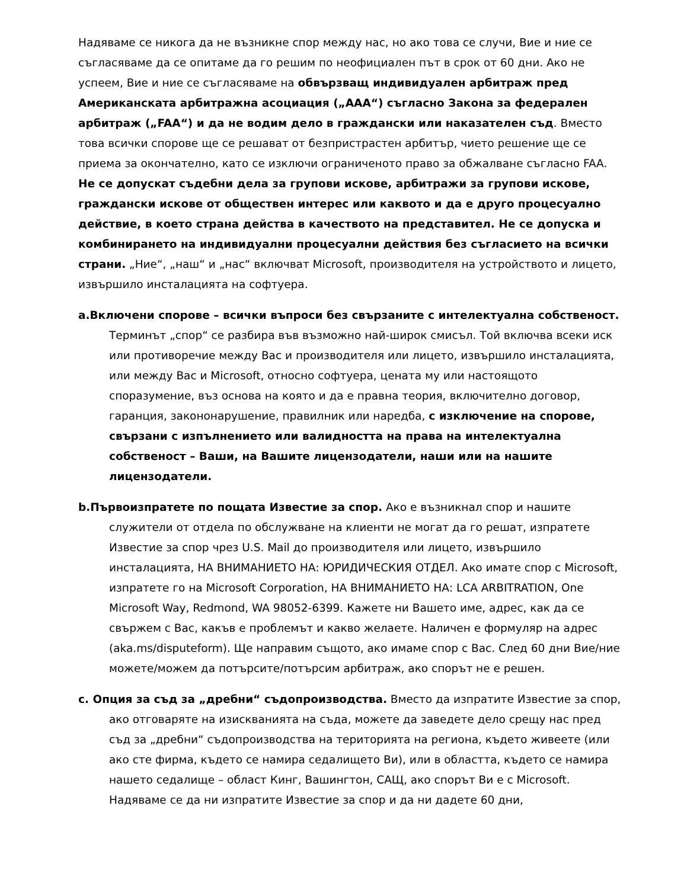Надяваме се никога да не възникне спор между нас, но ако това се случи, Вие и ние се съгласяваме да се опитаме да го решим по неофициален път в срок от 60 дни. Ако не успеем, Вие и ние се съгласяваме на обвързващ индивидуален арбитраж пред Американската арбитражна асоциация („AAA“) съгласно Закона за федерален арбитраж („FAA“) и да не водим дело в граждански или наказателен съд. Вместо това всички спорове ще се решават от безпристрастен арбитър, чието решение ще се приема за окончателно, като се изключи ограниченото право за обжалване съгласно FAA. Не се допускат съдебни дела за групови искове, арбитражи за групови искове, граждански искове от обществен интерес или каквото и да е друго процесуално действие, в което страна действа в качеството на представител. Не се допуска и комбинирането на индивидуални процесуални действия без съгласието на всички страни. „Ние“, „наш“ и „нас“ включват Microsoft, производителя на устройството и лицето, извършило инсталацията на софтуера.
a.Включени спорове – всички въпроси без свързаните с интелектуална собственост. Терминът „спор“ се разбира във възможно най-широк смисъл. Той включва всеки иск или противоречие между Вас и производителя или лицето, извършило инсталацията, или между Вас и Microsoft, относно софтуера, цената му или настоящото споразумение, въз основа на която и да е правна теория, включително договор, гаранция, закононарушение, правилник или наредба, с изключение на спорове, свързани с изпълнението или валидността на права на интелектуална собственост – Ваши, на Вашите лицензодатели, наши или на нашите лицензодатели.
b.Първоизпратете по пощата Известие за спор. Ако е възникнал спор и нашите служители от отдела по обслужване на клиенти не могат да го решат, изпратете Известие за спор чрез U.S. Mail до производителя или лицето, извършило инсталацията, НА ВНИМАНИЕТО НА: ЮРИДИЧЕСКИЯ ОТДЕЛ. Ако имате спор с Microsoft, изпратете го на Microsoft Corporation, НА ВНИМАНИЕТО НА: LCA ARBITRATION, One Microsoft Way, Redmond, WA 98052-6399. Кажете ни Вашето име, адрес, как да се свържем с Вас, какъв е проблемът и какво желаете. Наличен е формуляр на адрес (aka.ms/disputeform). Ще направим същото, ако имаме спор с Вас. След 60 дни Вие/ние можете/можем да потърсите/потърсим арбитраж, ако спорът не е решен.
c. Опция за съд за „дребни“ съдопроизводства. Вместо да изпратите Известие за спор, ако отговаряте на изискванията на съда, можете да заведете дело срещу нас пред съд за „дребни“ съдопроизводства на територията на региона, където живеете (или ако сте фирма, където се намира седалището Ви), или в областта, където се намира нашето седалище – област Кинг, Вашингтон, САЩ, ако спорът Ви е с Microsoft. Надяваме се да ни изпратите Известие за спор и да ни дадете 60 дни,